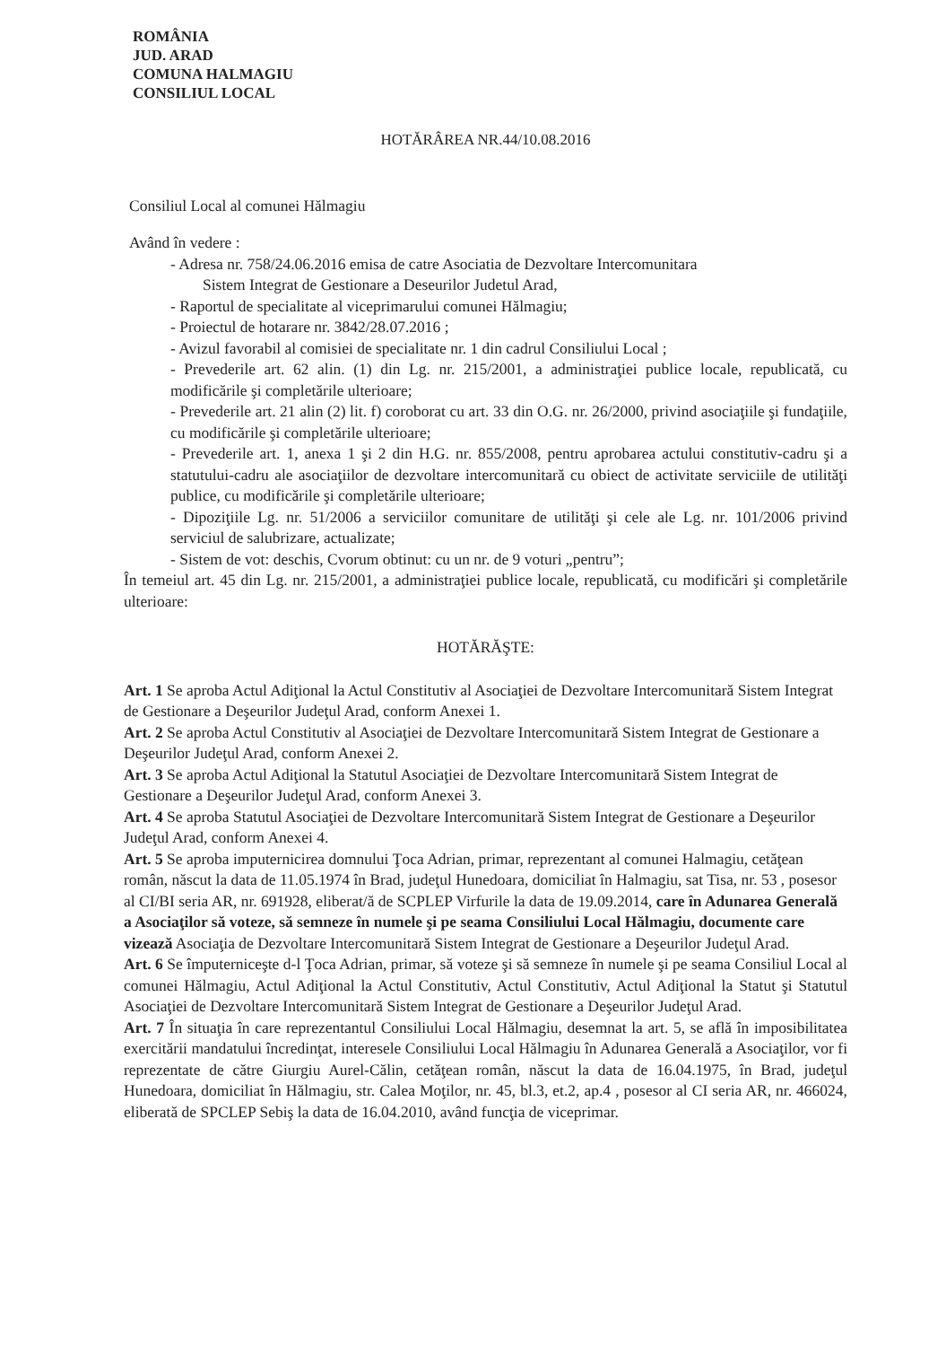ROMÂNIA
JUD. ARAD
COMUNA HALMAGIU
CONSILIUL LOCAL
HOTĂRÂREA NR.44/10.08.2016
Consiliul Local al comunei Hălmagiu
Având în vedere :
- Adresa nr. 758/24.06.2016 emisa de catre Asociatia de Dezvoltare Intercomunitara
Sistem Integrat de Gestionare a Deseurilor Judetul Arad,
- Raportul de specialitate al viceprimarului comunei Hălmagiu;
- Proiectul de hotarare nr. 3842/28.07.2016 ;
- Avizul favorabil al comisiei de specialitate nr. 1 din cadrul Consiliului Local ;
- Prevederile art. 62 alin. (1) din Lg. nr. 215/2001, a administraţiei publice locale, republicată, cu modificările şi completările ulterioare;
- Prevederile art. 21 alin (2) lit. f) coroborat cu art. 33 din O.G. nr. 26/2000, privind asociaţiile şi fundaţiile, cu modificările şi completările ulterioare;
- Prevederile art. 1, anexa 1 şi 2 din H.G. nr. 855/2008, pentru aprobarea actului constitutiv-cadru şi a statutului-cadru ale asociaţiilor de dezvoltare intercomunitară cu obiect de activitate serviciile de utilităţi publice, cu modificările şi completările ulterioare;
- Dipoziţiile Lg. nr. 51/2006 a serviciilor comunitare de utilităţi şi cele ale Lg. nr. 101/2006 privind serviciul de salubrizare, actualizate;
- Sistem de vot: deschis, Cvorum obtinut: cu un nr. de 9 voturi „pentru”;
În temeiul art. 45 din Lg. nr. 215/2001, a administraţiei publice locale, republicată, cu modificări şi completările ulterioare:
HOTĂRĂŞTE:
Art. 1 Se aproba Actul Adiţional la Actul Constitutiv al Asociaţiei de Dezvoltare Intercomunitară Sistem Integrat de Gestionare a Deşeurilor Judeţul Arad, conform Anexei 1.
Art. 2 Se aproba Actul Constitutiv al Asociaţiei de Dezvoltare Intercomunitară Sistem Integrat de Gestionare a Deşeurilor Judeţul Arad, conform Anexei 2.
Art. 3 Se aproba Actul Adiţional la Statutul Asociaţiei de Dezvoltare Intercomunitară Sistem Integrat de Gestionare a Deşeurilor Judeţul Arad, conform Anexei 3.
Art. 4 Se aproba Statutul Asociaţiei de Dezvoltare Intercomunitară Sistem Integrat de Gestionare a Deşeurilor Judeţul Arad, conform Anexei 4.
Art. 5 Se aproba imputernicirea domnului Ţoca Adrian, primar, reprezentant al comunei Halmagiu, cetăţean român, născut la data de 11.05.1974 în Brad, judeţul Hunedoara, domiciliat în Halmagiu, sat Tisa, nr. 53 , posesor al CI/BI seria AR, nr. 691928, eliberat/ă de SCPLEP Virfurile la data de 19.09.2014, care în Adunarea Generală a Asociaţilor să voteze, să semneze în numele şi pe seama Consiliului Local Hălmagiu, documente care vizează Asociaţia de Dezvoltare Intercomunitară Sistem Integrat de Gestionare a Deşeurilor Judeţul Arad.
Art. 6 Se împuterniceşte d-l Ţoca Adrian, primar, să voteze şi să semneze în numele şi pe seama Consiliul Local al comunei Hălmagiu, Actul Adiţional la Actul Constitutiv, Actul Constitutiv, Actul Adiţional la Statut şi Statutul Asociaţiei de Dezvoltare Intercomunitară Sistem Integrat de Gestionare a Deşeurilor Judeţul Arad.
Art. 7 În situaţia în care reprezentantul Consiliului Local Hălmagiu, desemnat la art. 5, se află în imposibilitatea exercitării mandatului încredinţat, interesele Consiliului Local Hălmagiu în Adunarea Generală a Asociaţilor, vor fi reprezentate de către Giurgiu Aurel-Călin, cetăţean român, născut la data de 16.04.1975, în Brad, judeţul Hunedoara, domiciliat în Hălmagiu, str. Calea Moţilor, nr. 45, bl.3, et.2, ap.4 , posesor al CI seria AR, nr. 466024, eliberată de SPCLEP Sebiş la data de 16.04.2010, având funcţia de viceprimar.